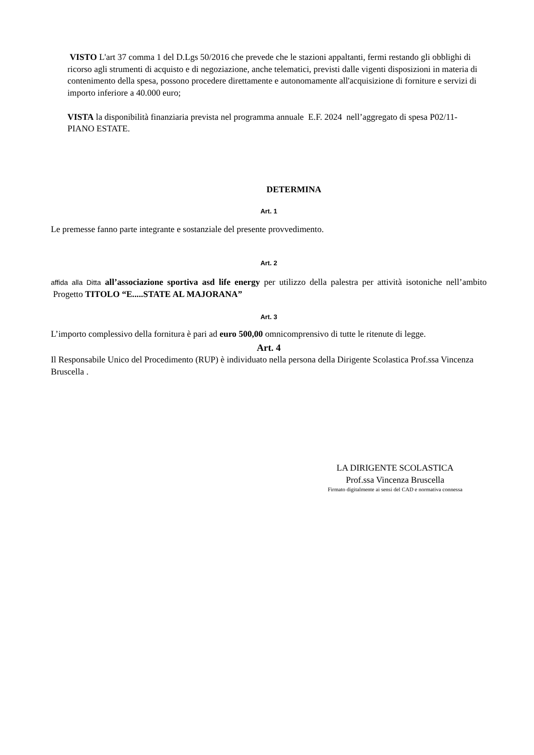VISTO L'art 37 comma 1 del D.Lgs 50/2016 che prevede che le stazioni appaltanti, fermi restando gli obblighi di ricorso agli strumenti di acquisto e di negoziazione, anche telematici, previsti dalle vigenti disposizioni in materia di contenimento della spesa, possono procedere direttamente e autonomamente all'acquisizione di forniture e servizi di importo inferiore a 40.000 euro;
VISTA la disponibilità finanziaria prevista nel programma annuale E.F. 2024 nell’aggregato di spesa P02/11- PIANO ESTATE.
DETERMINA
Art. 1
Le premesse fanno parte integrante e sostanziale del presente provvedimento.
Art. 2
affida alla Ditta all’associazione sportiva asd life energy per utilizzo della palestra per attività isotoniche nell’ambito Progetto TITOLO “E.....STATE AL MAJORANA”
Art. 3
L’importo complessivo della fornitura è pari ad euro 500,00 omnicomprensivo di tutte le ritenute di legge.
Art. 4
Il Responsabile Unico del Procedimento (RUP) è individuato nella persona della Dirigente Scolastica Prof.ssa Vincenza Bruscella .
LA DIRIGENTE SCOLASTICA
Prof.ssa Vincenza Bruscella
Firmato digitalmente ai sensi del CAD e normativa connessa